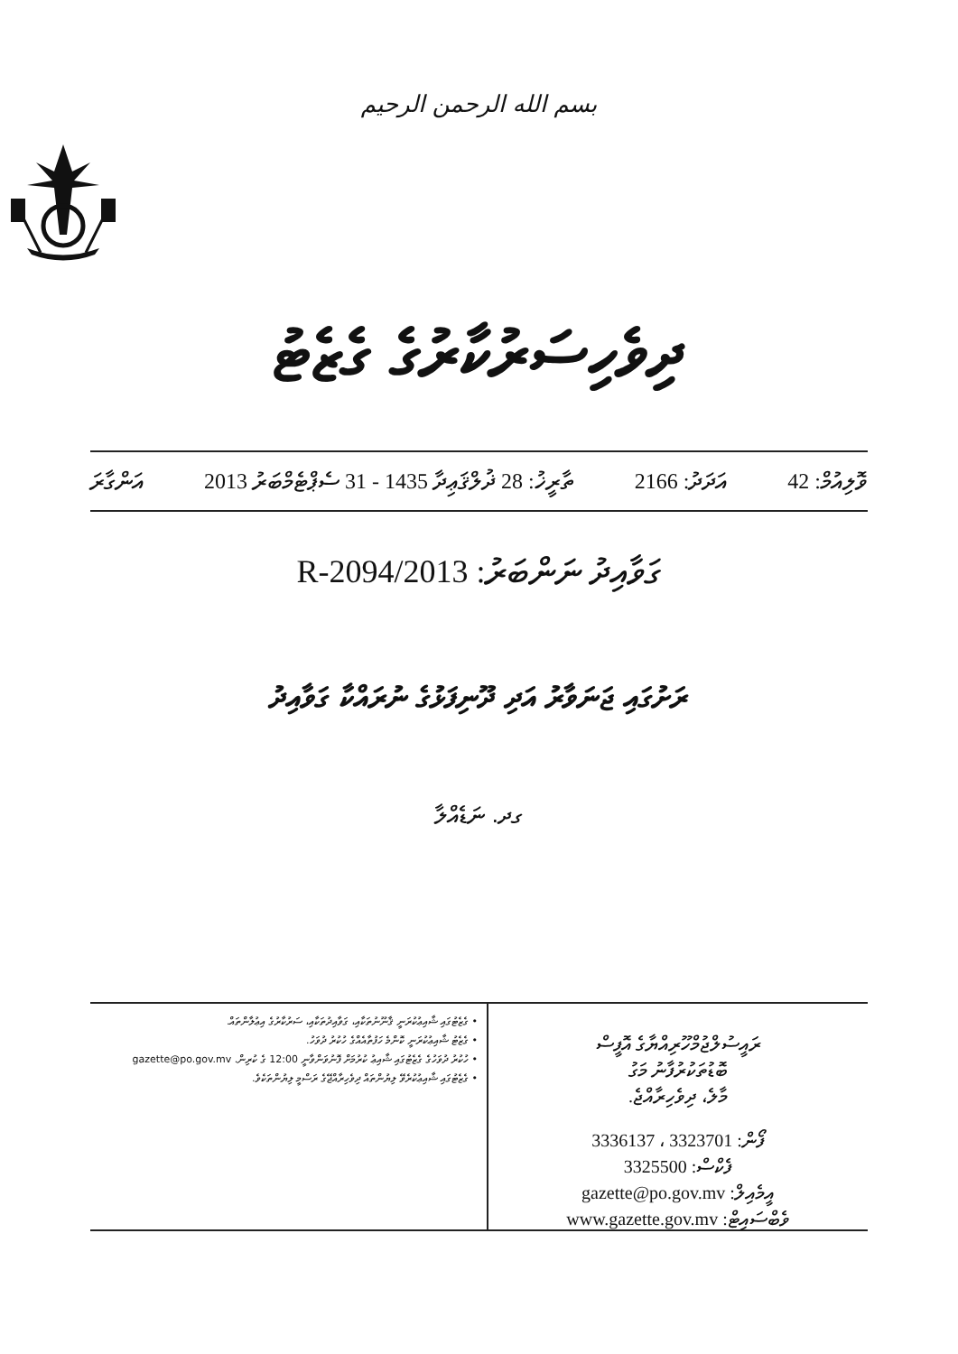بسم الله الرحمن الرحيم
ދިވެހިސަރުކާރުގެ ގެޒެޓު
ވޮލިއުމް: 42 އަދަދު: 2166 ތާރީޚު: 28 ޛުލްޤަޢިދާ 1435 - 31 ސެޕްޓެމްބަރު 2013 އަންގާރަ
ގަވާއިދު ނަންބަރު: 2013/R-2094
ރަށުގައި ޖަނަވާރު އަދި ދޫނިފަޅުގެ ނުރައްކާ ގަވާއިދު
ގދ. ނަޑެއްލާ
ރައީސުލްޖުމްހޫރިއްޔާގެ އޮފީސް
ބޮޑުތަކުރުފާނު މަގު
މާލެ، ދިވެހިރާއްޖެ.
ފޯން: 3323701 ، 3336137
ފެކްސް: 3325500
އީމެއިލް: gazette@po.gov.mv
ވެބްސައިޓް: www.gazette.gov.mv
• ގެޒެޓުގައި ޝާއިޢުކުރަނީ ޤާނޫނުތަކާއި، ގަވާއިދުތަކާއި، ސަރުކާރުގެ އިޢުލާންތައް.
• ގެޒެޓު ޝާއިޢުކުރަނީ ކޮންމެ ހަފުތާއެއްގެ ހުކުރު ދުވަހު.
• ހުކުރު ދުވަހުގެ ގެޒެޓުގައި ޝާއިޢު ކުރުމަށް ފޮނުވަންވާނީ 12:00 ގެ ކުރިން. gazette@po.gov.mv
• ގެޒެޓުގައި ޝާއިޢުކުރެވޭ ލިޔުންތައް ދިވެހިރާއްޖޭގެ ރަސްމީ ލިޔުންތަކެވެ.